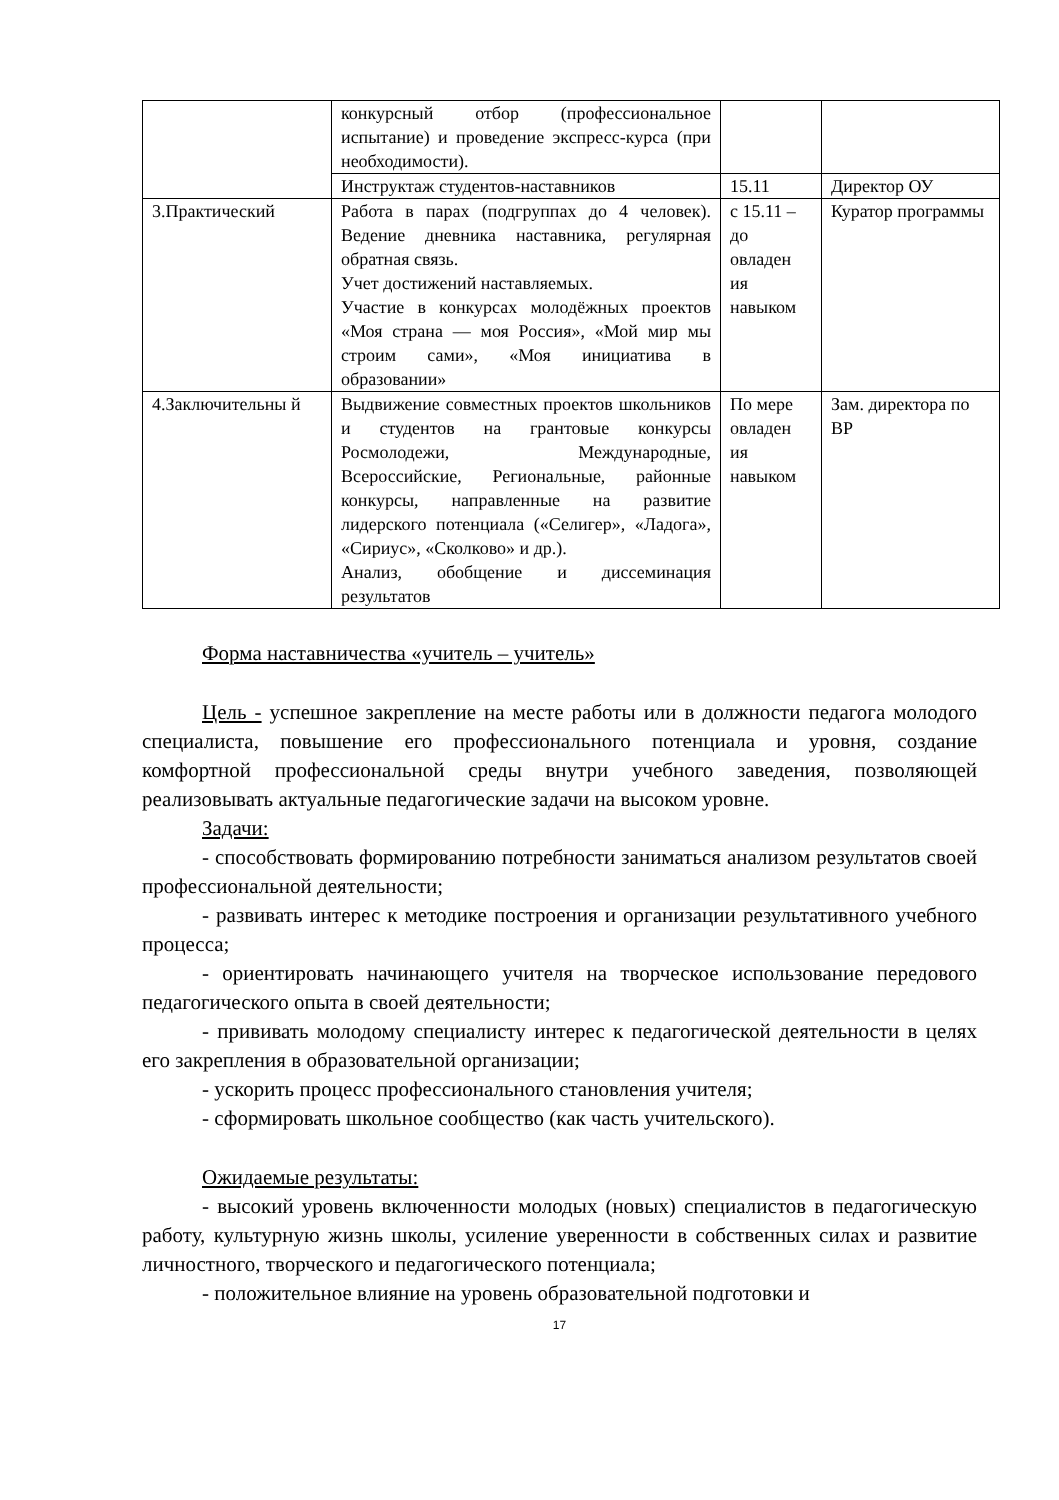| | конкурсный отбор (профессиональное испытание) и проведение экспресс-курса (при необходимости). | | |
| | Инструктаж студентов-наставников | 15.11 | Директор ОУ |
| 3.Практический | Работа в парах (подгруппах до 4 человек). Ведение дневника наставника, регулярная обратная связь. Учет достижений наставляемых. Участие в конкурсах молодёжных проектов «Моя страна — моя Россия», «Мой мир мы строим сами», «Моя инициатива в образовании» | с 15.11 – до овладен ия навыком | Куратор программы |
| 4.Заключительны й | Выдвижение совместных проектов школьников и студентов на грантовые конкурсы Росмолодежи, Международные, Всероссийские, Региональные, районные конкурсы, направленные на развитие лидерского потенциала («Селигер», «Ладога», «Сириус», «Сколково» и др.). Анализ, обобщение и диссеминация результатов | По мере овладен ия навыком | Зам. директора по ВР |
Форма наставничества «учитель – учитель»
Цель - успешное закрепление на месте работы или в должности педагога молодого специалиста, повышение его профессионального потенциала и уровня, создание комфортной профессиональной среды внутри учебного заведения, позволяющей реализовывать актуальные педагогические задачи на высоком уровне.
Задачи:
- способствовать формированию потребности заниматься анализом результатов своей профессиональной деятельности;
- развивать интерес к методике построения и организации результативного учебного процесса;
- ориентировать начинающего учителя на творческое использование передового педагогического опыта в своей деятельности;
- прививать молодому специалисту интерес к педагогической деятельности в целях его закрепления в образовательной организации;
- ускорить процесс профессионального становления учителя;
- сформировать школьное сообщество (как часть учительского).
Ожидаемые результаты:
- высокий уровень включенности молодых (новых) специалистов в педагогическую работу, культурную жизнь школы, усиление уверенности в собственных силах и развитие личностного, творческого и педагогического потенциала;
- положительное влияние на уровень образовательной подготовки и
17